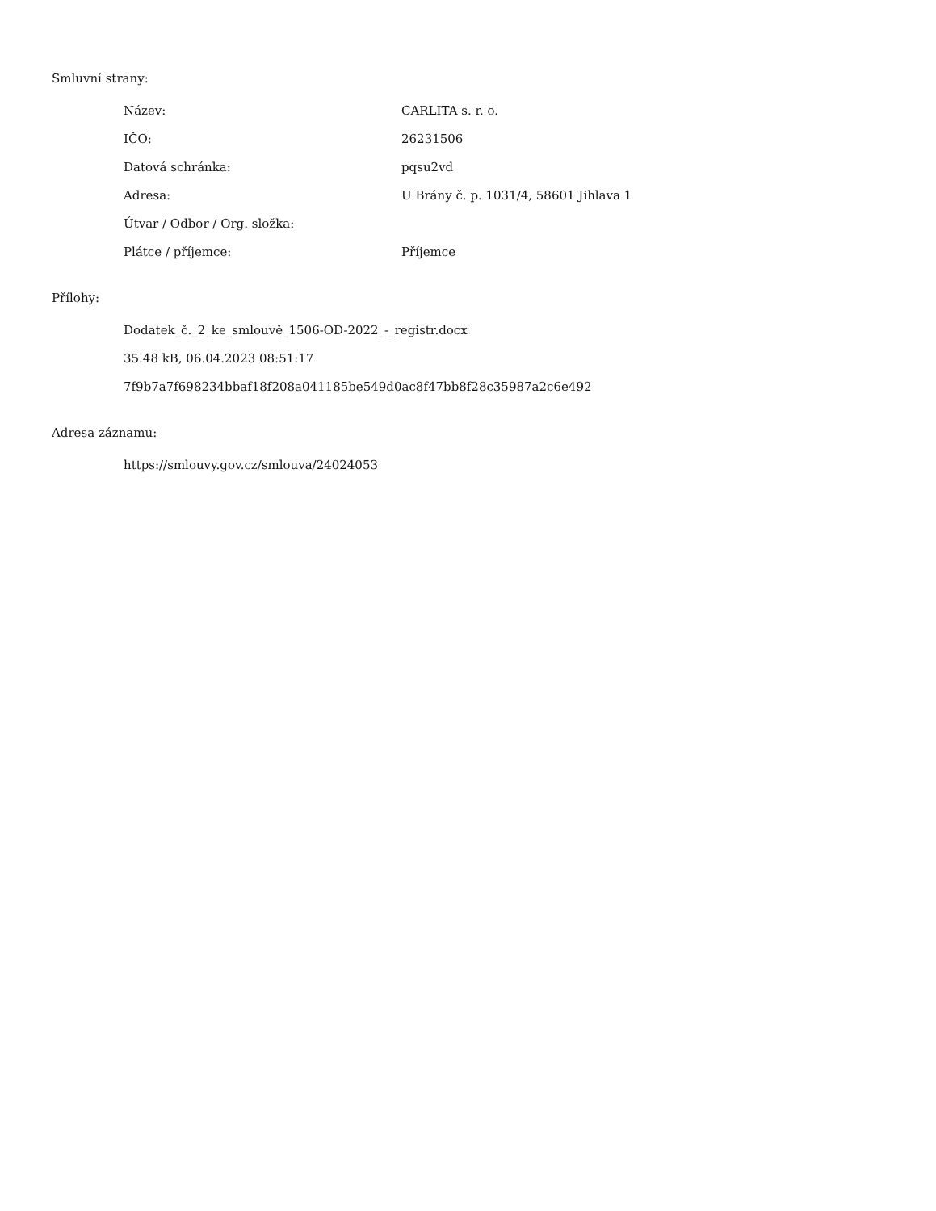Smluvní strany:
| Název: | CARLITA s. r. o. |
| IČO: | 26231506 |
| Datová schránka: | pqsu2vd |
| Adresa: | U Brány č. p. 1031/4, 58601 Jihlava 1 |
| Útvar / Odbor / Org. složka: | |
| Plátce / příjemce: | Příjemce |
Přílohy:
Dodatek_č._2_ke_smlouvě_1506-OD-2022_-_registr.docx
35.48 kB, 06.04.2023 08:51:17
7f9b7a7f698234bbaf18f208a041185be549d0ac8f47bb8f28c35987a2c6e492
Adresa záznamu:
https://smlouvy.gov.cz/smlouva/24024053